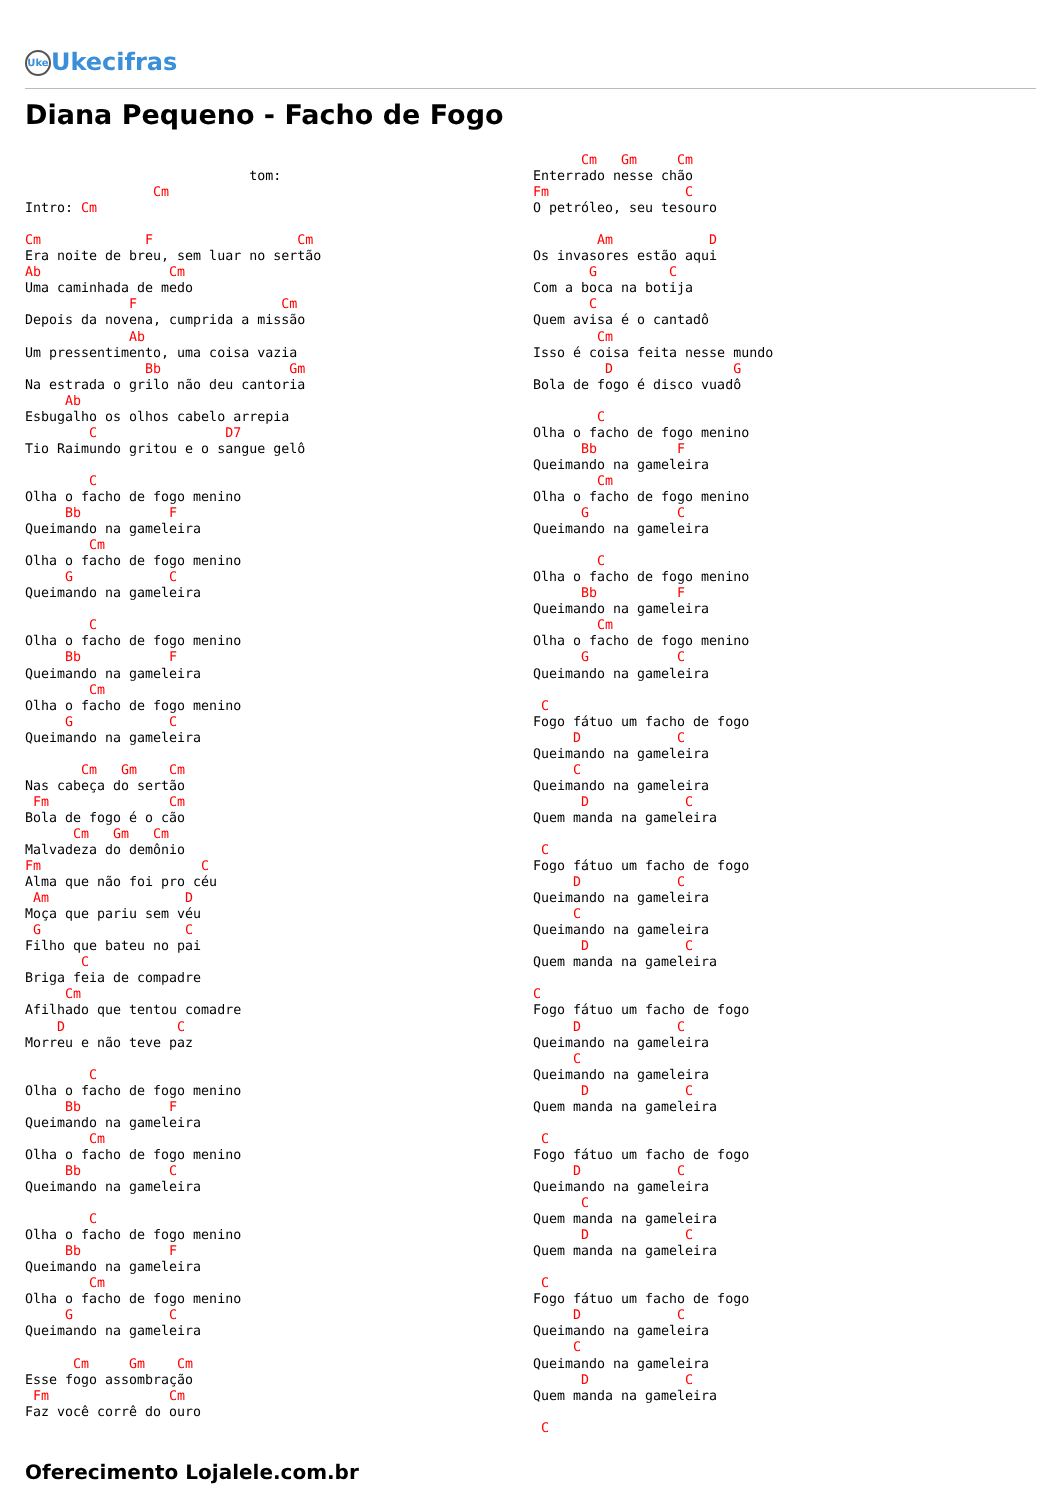Uke Ukecifras
Diana Pequeno - Facho de Fogo
                            tom:
                Cm
Intro: Cm

Cm             F                  Cm
Era noite de breu, sem luar no sertão
Ab                Cm
Uma caminhada de medo
             F                  Cm
Depois da novena, cumprida a missão
             Ab
Um pressentimento, uma coisa vazia
               Bb                Gm
Na estrada o grilo não deu cantoria
     Ab
Esbugalho os olhos cabelo arrepia
        C                D7
Tio Raimundo gritou e o sangue gelô

        C
Olha o facho de fogo menino
     Bb           F
Queimando na gameleira
        Cm
Olha o facho de fogo menino
     G            C
Queimando na gameleira

        C
Olha o facho de fogo menino
     Bb           F
Queimando na gameleira
        Cm
Olha o facho de fogo menino
     G            C
Queimando na gameleira

       Cm   Gm    Cm
Nas cabeça do sertão
 Fm               Cm
Bola de fogo é o cão
      Cm   Gm   Cm
Malvadeza do demônio
Fm                    C
Alma que não foi pro céu
 Am                 D
Moça que pariu sem véu
 G                  C
Filho que bateu no pai
       C
Briga feia de compadre
     Cm
Afilhado que tentou comadre
    D              C
Morreu e não teve paz

        C
Olha o facho de fogo menino
     Bb           F
Queimando na gameleira
        Cm
Olha o facho de fogo menino
     Bb           C
Queimando na gameleira

        C
Olha o facho de fogo menino
     Bb           F
Queimando na gameleira
        Cm
Olha o facho de fogo menino
     G            C
Queimando na gameleira

      Cm     Gm    Cm
Esse fogo assombração
 Fm               Cm
Faz você corrê do ouro
      Cm   Gm     Cm
Enterrado nesse chão
Fm                 C
O petróleo, seu tesouro

        Am            D
Os invasores estão aqui
       G         C
Com a boca na botija
       C
Quem avisa é o cantadô
        Cm
Isso é coisa feita nesse mundo
         D               G
Bola de fogo é disco vuadô

        C
Olha o facho de fogo menino
      Bb          F
Queimando na gameleira
        Cm
Olha o facho de fogo menino
      G           C
Queimando na gameleira

        C
Olha o facho de fogo menino
      Bb          F
Queimando na gameleira
        Cm
Olha o facho de fogo menino
      G           C
Queimando na gameleira

 C
Fogo fátuo um facho de fogo
     D            C
Queimando na gameleira
     C
Queimando na gameleira
      D            C
Quem manda na gameleira

 C
Fogo fátuo um facho de fogo
     D            C
Queimando na gameleira
     C
Queimando na gameleira
      D            C
Quem manda na gameleira

C
Fogo fátuo um facho de fogo
     D            C
Queimando na gameleira
     C
Queimando na gameleira
      D            C
Quem manda na gameleira

 C
Fogo fátuo um facho de fogo
     D            C
Queimando na gameleira
      C
Quem manda na gameleira
      D            C
Quem manda na gameleira

 C
Fogo fátuo um facho de fogo
     D            C
Queimando na gameleira
     C
Queimando na gameleira
      D            C
Quem manda na gameleira

 C
Oferecimento Lojalele.com.br